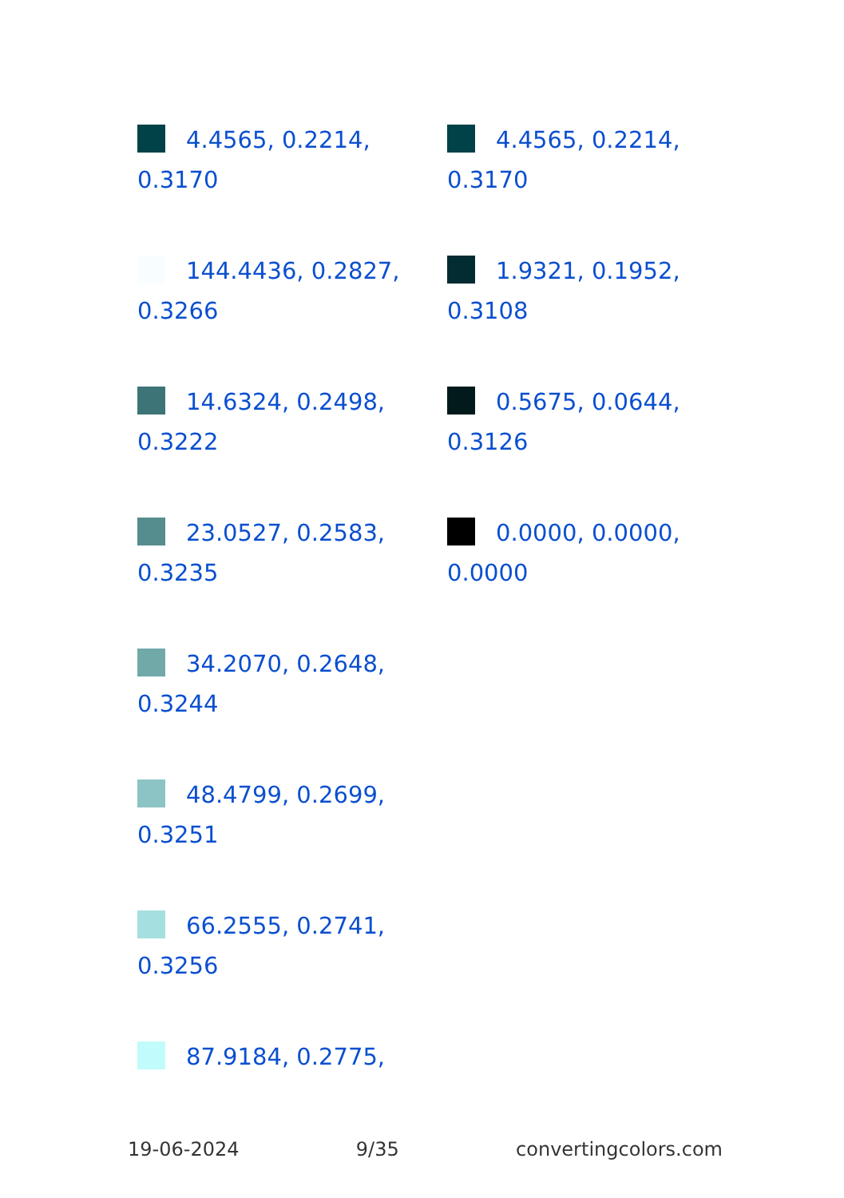4.4565, 0.2214, 0.3170
144.4436, 0.2827, 0.3266
14.6324, 0.2498, 0.3222
23.0527, 0.2583, 0.3235
34.2070, 0.2648, 0.3244
48.4799, 0.2699, 0.3251
66.2555, 0.2741, 0.3256
87.9184, 0.2775,
4.4565, 0.2214, 0.3170
1.9321, 0.1952, 0.3108
0.5675, 0.0644, 0.3126
0.0000, 0.0000, 0.0000
19-06-2024 9/35 convertingcolors.com